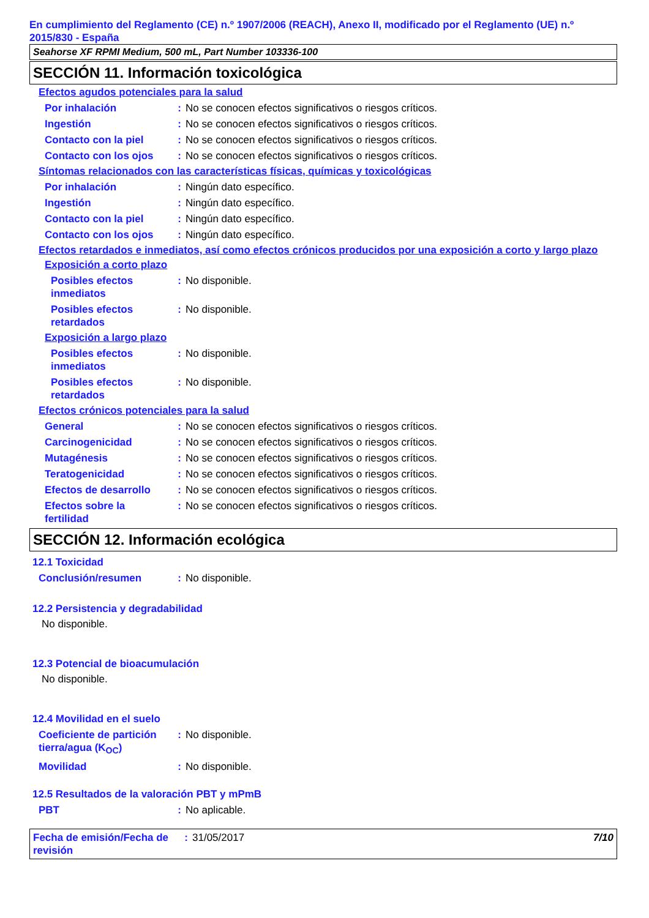En cumplimiento del Reglamento (CE) n.º 1907/2006 (REACH), Anexo II, modificado por el Reglamento (UE) n.º 2015/830 - España
Seahorse XF RPMI Medium, 500 mL, Part Number 103336-100
SECCIÓN 11. Información toxicológica
Efectos agudos potenciales para la salud
Por inhalación : No se conocen efectos significativos o riesgos críticos.
Ingestión : No se conocen efectos significativos o riesgos críticos.
Contacto con la piel : No se conocen efectos significativos o riesgos críticos.
Contacto con los ojos
: No se conocen efectos significativos o riesgos críticos.
Síntomas relacionados con las características físicas, químicas y toxicológicas
Por inhalación : Ningún dato específico.
Ingestión : Ningún dato específico.
Contacto con la piel : Ningún dato específico.
Contacto con los ojos
: Ningún dato específico.
Efectos retardados e inmediatos, así como efectos crónicos producidos por una exposición a corto y largo plazo
Exposición a corto plazo
Posibles efectos
inmediatos
: No disponible.
Posibles efectos
retardados
: No disponible.
Exposición a largo plazo
Posibles efectos
inmediatos
: No disponible.
Posibles efectos
retardados
: No disponible.
Efectos crónicos potenciales para la salud
General : No se conocen efectos significativos o riesgos críticos.
Carcinogenicidad : No se conocen efectos significativos o riesgos críticos.
Mutagénesis : No se conocen efectos significativos o riesgos críticos.
Teratogenicidad : No se conocen efectos significativos o riesgos críticos.
Efectos de desarrollo
: No se conocen efectos significativos o riesgos críticos.
Efectos sobre la
fertilidad
: No se conocen efectos significativos o riesgos críticos.
SECCIÓN 12. Información ecológica
12.1 Toxicidad
Conclusión/resumen : No disponible.
12.2 Persistencia y degradabilidad
No disponible.
12.3 Potencial de bioacumulación
No disponible.
12.4 Movilidad en el suelo
Coeficiente de partición tierra/agua (K<sub>OC</sub>)
: No disponible.
Movilidad : No disponible.
12.5 Resultados de la valoración PBT y mPmB
PBT : No aplicable.
Fecha de emisión/Fecha de revisión
: 31/05/2017 7/10